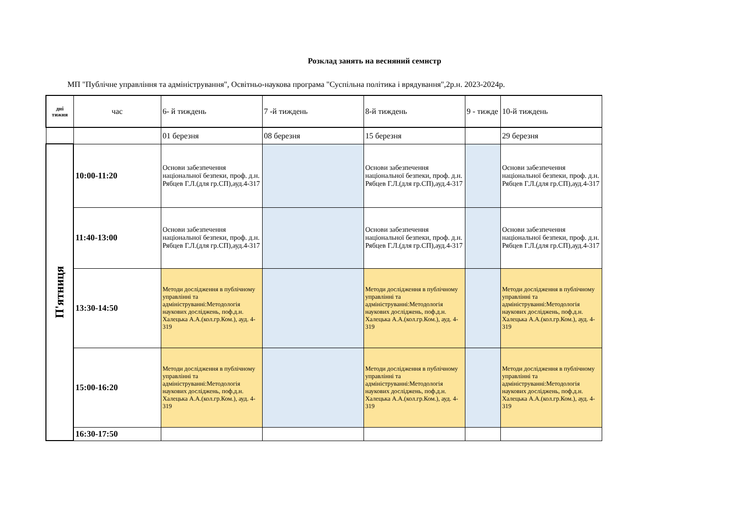Розклад занять на весняний семнстр
МП "Публічне управління та адміністрування", Освітньо-наукова програма "Суспільна політика і врядування",2р.н. 2023-2024р.
| дні тижня | час | 6- й тиждень | 7 -й тиждень | 8-й тиждень | 9 - тижде | 10-й тиждень |
| --- | --- | --- | --- | --- | --- | --- |
| | | 01 березня | 08 березня | 15 березня | | 29 березня |
| П'ятниця | 10:00-11:20 | Основи забезпечення національної безпеки, проф. д.н. Рябцев Г.Л.(для гр.СП),ауд.4-317 | | Основи забезпечення національної безпеки, проф. д.н. Рябцев Г.Л.(для гр.СП),ауд.4-317 | | Основи забезпечення національної безпеки, проф. д.н. Рябцев Г.Л.(для гр.СП),ауд.4-317 |
| | 11:40-13:00 | Основи забезпечення національної безпеки, проф. д.н. Рябцев Г.Л.(для гр.СП),ауд.4-317 | | Основи забезпечення національної безпеки, проф. д.н. Рябцев Г.Л.(для гр.СП),ауд.4-317 | | Основи забезпечення національної безпеки, проф. д.н. Рябцев Г.Л.(для гр.СП),ауд.4-317 |
| | 13:30-14:50 | Методи дослідження в публічному управлінні та адмініструванні:Методологія наукових досліджень, поф.д.н. Халецька А.А.(кол.гр.Ком.), ауд. 4-319 | | Методи дослідження в публічному управлінні та адмініструванні:Методологія наукових досліджень, поф.д.н. Халецька А.А.(кол.гр.Ком.), ауд. 4-319 | | Методи дослідження в публічному управлінні та адмініструванні:Методологія наукових досліджень, поф.д.н. Халецька А.А.(кол.гр.Ком.), ауд. 4-319 |
| | 15:00-16:20 | Методи дослідження в публічному управлінні та адмініструванні:Методологія наукових досліджень, поф.д.н. Халецька А.А.(кол.гр.Ком.), ауд. 4-319 | | Методи дослідження в публічному управлінні та адмініструванні:Методологія наукових досліджень, поф.д.н. Халецька А.А.(кол.гр.Ком.), ауд. 4-319 | | Методи дослідження в публічному управлінні та адмініструванні:Методологія наукових досліджень, поф.д.н. Халецька А.А.(кол.гр.Ком.), ауд. 4-319 |
| | 16:30-17:50 | | | | | |